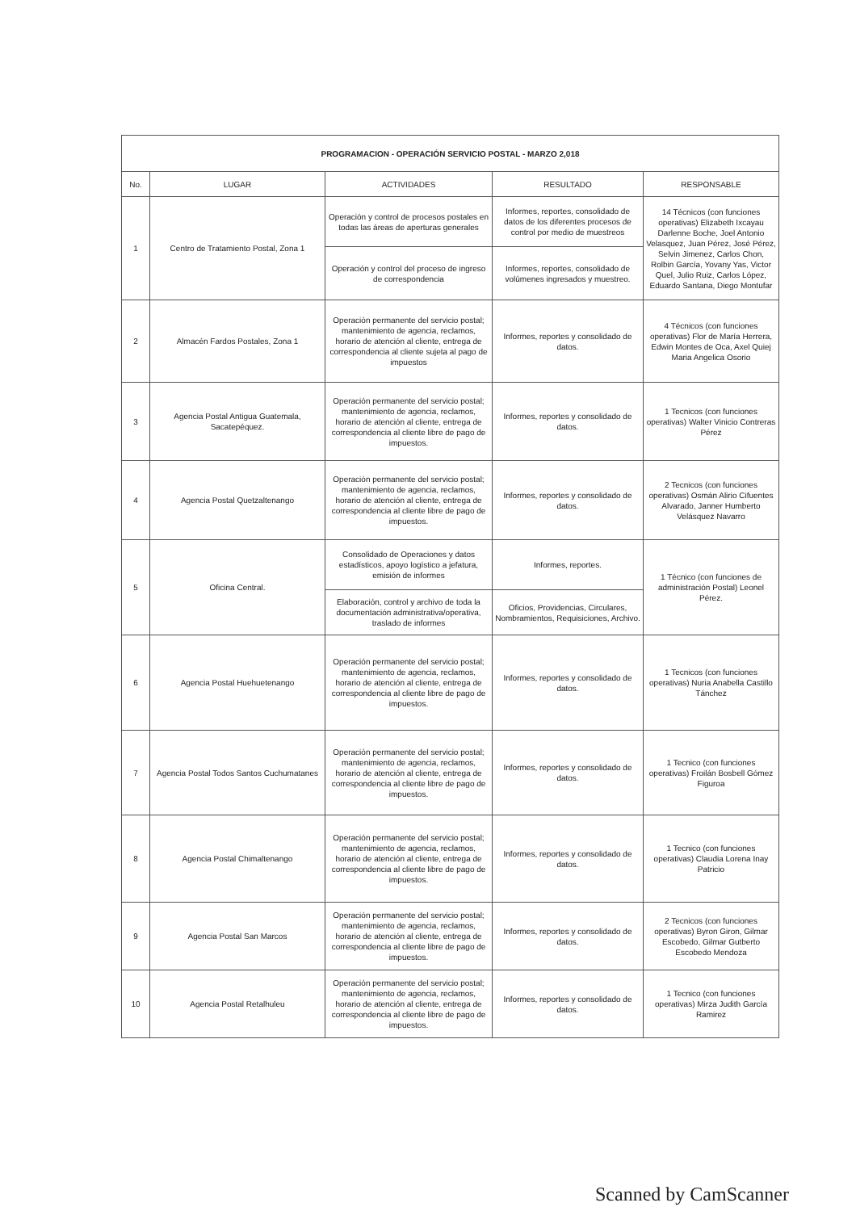| PROGRAMACION - OPERACIÓN SERVICIO POSTAL - MARZO 2,018 | | | | |
| No. | LUGAR | ACTIVIDADES | RESULTADO | RESPONSABLE |
| 1 | Centro de Tratamiento Postal, Zona 1 | Operación y control de procesos postales en todas las áreas de aperturas generales | Informes, reportes, consolidado de datos de los diferentes procesos de control por medio de muestreos | 14 Técnicos (con funciones operativas) Elizabeth Ixcayau Darlenne Boche, Joel Antonio Velasquez, Juan Pérez, José Pérez, Selvin Jimenez, Carlos Chon, Rolbin García, Yovany Yas, Victor Quel, Julio Ruiz, Carlos López, Eduardo Santana, Diego Montufar |
| | | Operación y control del proceso de ingreso de correspondencia | Informes, reportes, consolidado de volúmenes ingresados y muestreo. | |
| 2 | Almacén Fardos Postales, Zona 1 | Operación permanente del servicio postal; mantenimiento de agencia, reclamos, horario de atención al cliente, entrega de correspondencia al cliente sujeta al pago de impuestos | Informes, reportes y consolidado de datos. | 4 Técnicos (con funciones operativas) Flor de María Herrera, Edwin Montes de Oca, Axel Quiej Maria Angelica Osorio |
| 3 | Agencia Postal Antigua Guatemala, Sacatepéquez. | Operación permanente del servicio postal; mantenimiento de agencia, reclamos, horario de atención al cliente, entrega de correspondencia al cliente libre de pago de impuestos. | Informes, reportes y consolidado de datos. | 1 Tecnicos (con funciones operativas) Walter Vinicio Contreras Pérez |
| 4 | Agencia Postal Quetzaltenango | Operación permanente del servicio postal; mantenimiento de agencia, reclamos, horario de atención al cliente, entrega de correspondencia al cliente libre de pago de impuestos. | Informes, reportes y consolidado de datos. | 2 Tecnicos (con funciones operativas) Osmán Alirio Cifuentes Alvarado, Janner Humberto Velásquez Navarro |
| 5 | Oficina Central. | Consolidado de Operaciones y datos estadísticos, apoyo logístico a jefatura, emisión de informes | Informes, reportes. | 1 Técnico (con funciones de administración Postal) Leonel Pérez. |
| | | Elaboración, control y archivo de toda la documentación administrativa/operativa, traslado de informes | Oficios, Providencias, Circulares, Nombramientos, Requisiciones, Archivo. | |
| 6 | Agencia Postal Huehuetenango | Operación permanente del servicio postal; mantenimiento de agencia, reclamos, horario de atención al cliente, entrega de correspondencia al cliente libre de pago de impuestos. | Informes, reportes y consolidado de datos. | 1 Tecnicos (con funciones operativas) Nuria Anabella Castillo Tánchez |
| 7 | Agencia Postal Todos Santos Cuchumatanes | Operación permanente del servicio postal; mantenimiento de agencia, reclamos, horario de atención al cliente, entrega de correspondencia al cliente libre de pago de impuestos. | Informes, reportes y consolidado de datos. | 1 Tecnico (con funciones operativas) Froilán Bosbell Gómez Figuroa |
| 8 | Agencia Postal Chimaltenango | Operación permanente del servicio postal; mantenimiento de agencia, reclamos, horario de atención al cliente, entrega de correspondencia al cliente libre de pago de impuestos. | Informes, reportes y consolidado de datos. | 1 Tecnico (con funciones operativas) Claudia Lorena Inay Patricio |
| 9 | Agencia Postal San Marcos | Operación permanente del servicio postal; mantenimiento de agencia, reclamos, horario de atención al cliente, entrega de correspondencia al cliente libre de pago de impuestos. | Informes, reportes y consolidado de datos. | 2 Tecnicos (con funciones operativas) Byron Giron, Gilmar Escobedo, Gilmar Gutberto Escobedo Mendoza |
| 10 | Agencia Postal Retalhuleu | Operación permanente del servicio postal; mantenimiento de agencia, reclamos, horario de atención al cliente, entrega de correspondencia al cliente libre de pago de impuestos. | Informes, reportes y consolidado de datos. | 1 Tecnico (con funciones operativas) Mirza Judith García Ramirez |
Scanned by CamScanner